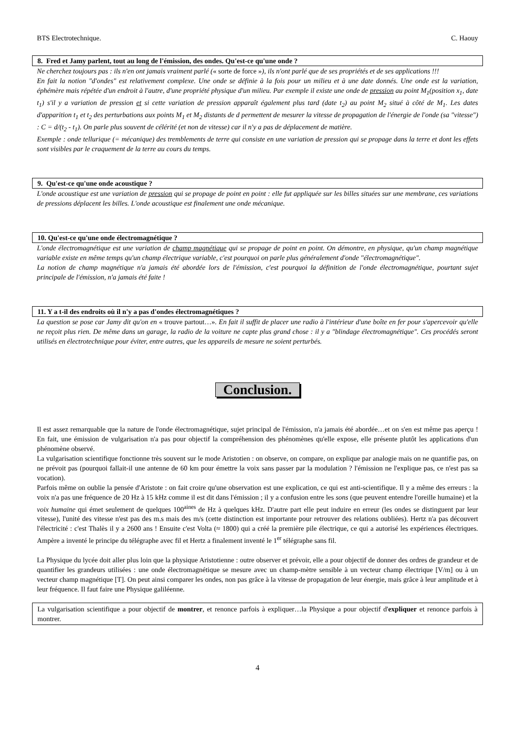BTS Electrotechnique. C. Haouy
8. Fred et Jamy parlent, tout au long de l'émission, des ondes. Qu'est-ce qu'une onde ?
Ne cherchez toujours pas : ils n'en ont jamais vraiment parlé (« sorte de force »), ils n'ont parlé que de ses propriétés et de ses applications !!!
En fait la notion "d'ondes" est relativement complexe. Une onde se définie à la fois pour un milieu et à une date donnés. Une onde est la variation, éphémère mais répétée d'un endroit à l'autre, d'une propriété physique d'un milieu. Par exemple il existe une onde de pression au point M<sub>1</sub>(position x<sub>1</sub>, date t<sub>1</sub>) s'il y a variation de pression et si cette variation de pression apparaît également plus tard (date t<sub>2</sub>) au point M<sub>2</sub> situé à côté de M<sub>1</sub>. Les dates d'apparition t<sub>1</sub> et t<sub>2</sub> des perturbations aux points M<sub>1</sub> et M<sub>2</sub> distants de d permettent de mesurer la vitesse de propagation de l'énergie de l'onde (sa "vitesse") : C = d/(t<sub>2</sub> - t<sub>1</sub>). On parle plus souvent de célérité (et non de vitesse) car il n'y a pas de déplacement de matière.
Exemple : onde tellurique (= mécanique) des tremblements de terre qui consiste en une variation de pression qui se propage dans la terre et dont les effets sont visibles par le craquement de la terre au cours du temps.
9. Qu'est-ce qu'une onde acoustique ?
L'onde acoustique est une variation de pression qui se propage de point en point : elle fut appliquée sur les billes situées sur une membrane, ces variations de pressions déplacent les billes. L'onde acoustique est finalement une onde mécanique.
10. Qu'est-ce qu'une onde électromagnétique ?
L'onde électromagnétique est une variation de champ magnétique qui se propage de point en point. On démontre, en physique, qu'un champ magnétique variable existe en même temps qu'un champ électrique variable, c'est pourquoi on parle plus généralement d'onde "électromagnétique".
La notion de champ magnétique n'a jamais été abordée lors de l'émission, c'est pourquoi la définition de l'onde électromagnétique, pourtant sujet principale de l'émission, n'a jamais été faite !
11. Y a t-il des endroits où il n'y a pas d'ondes électromagnétiques ?
La question se pose car Jamy dit qu'on en « trouve partout…». En fait il suffit de placer une radio à l'intérieur d'une boîte en fer pour s'apercevoir qu'elle ne reçoit plus rien. De même dans un garage, la radio de la voiture ne capte plus grand chose : il y a "blindage électromagnétique". Ces procédés seront utilisés en électrotechnique pour éviter, entre autres, que les appareils de mesure ne soient perturbés.
Conclusion.
Il est assez remarquable que la nature de l'onde électromagnétique, sujet principal de l'émission, n'a jamais été abordée…et on s'en est même pas aperçu ! En fait, une émission de vulgarisation n'a pas pour objectif la compréhension des phénomènes qu'elle expose, elle présente plutôt les applications d'un phénomène observé.
La vulgarisation scientifique fonctionne très souvent sur le mode Aristotien : on observe, on compare, on explique par analogie mais on ne quantifie pas, on ne prévoit pas (pourquoi fallait-il une antenne de 60 km pour émettre la voix sans passer par la modulation ? l'émission ne l'explique pas, ce n'est pas sa vocation).
Parfois même on oublie la pensée d'Aristote : on fait croire qu'une observation est une explication, ce qui est anti-scientifique. Il y a même des erreurs : la voix n'a pas une fréquence de 20 Hz à 15 kHz comme il est dit dans l'émission ; il y a confusion entre les sons (que peuvent entendre l'oreille humaine) et la voix humaine qui émet seulement de quelques 100<sup>aines</sup> de Hz à quelques kHz. D'autre part elle peut induire en erreur (les ondes se distinguent par leur vitesse), l'unité des vitesse n'est pas des m.s mais des m/s (cette distinction est importante pour retrouver des relations oubliées). Hertz n'a pas découvert l'électricité : c'est Thalès il y a 2600 ans ! Ensuite c'est Volta (≈ 1800) qui a créé la première pile électrique, ce qui a autorisé les expériences électriques. Ampère a inventé le principe du télégraphe avec fil et Hertz a finalement inventé le 1<sup>er</sup> télégraphe sans fil.
La Physique du lycée doit aller plus loin que la physique Aristotienne : outre observer et prévoir, elle a pour objectif de donner des ordres de grandeur et de quantifier les grandeurs utilisées : une onde électromagnétique se mesure avec un champ-mètre sensible à un vecteur champ électrique [V/m] ou à un vecteur champ magnétique [T]. On peut ainsi comparer les ondes, non pas grâce à la vitesse de propagation de leur énergie, mais grâce à leur amplitude et à leur fréquence. Il faut faire une Physique galiléenne.
La vulgarisation scientifique a pour objectif de montrer, et renonce parfois à expliquer…la Physique a pour objectif d'expliquer et renonce parfois à montrer.
4